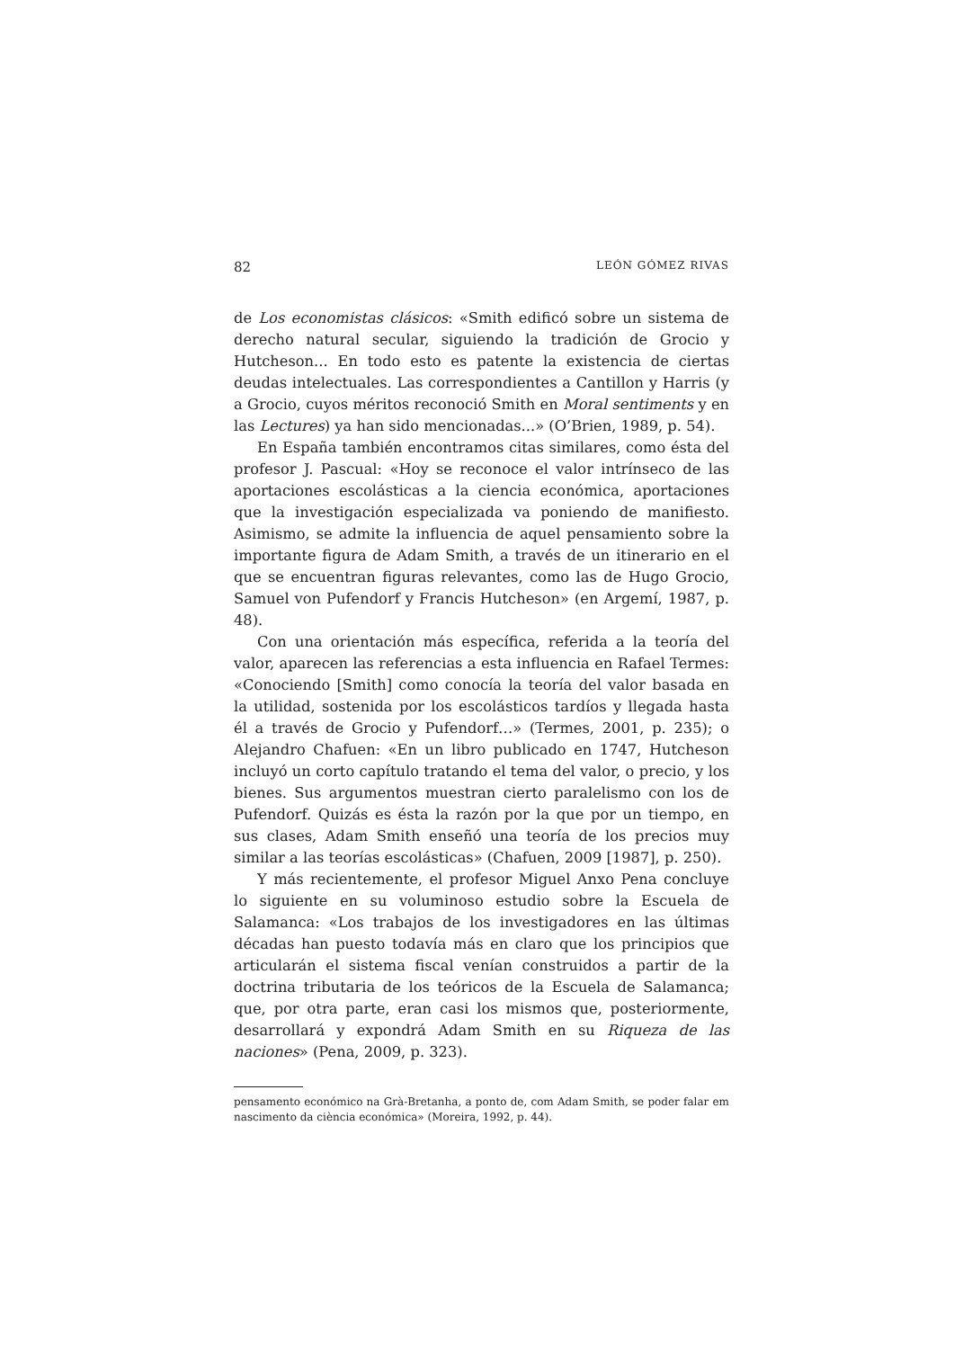82 LEÓN GÓMEZ RIVAS
de Los economistas clásicos: «Smith edificó sobre un sistema de derecho natural secular, siguiendo la tradición de Grocio y Hutcheson... En todo esto es patente la existencia de ciertas deudas intelectuales. Las correspondientes a Cantillon y Harris (y a Grocio, cuyos méritos reconoció Smith en Moral sentiments y en las Lectures) ya han sido mencionadas...» (O’Brien, 1989, p. 54).
En España también encontramos citas similares, como ésta del profesor J. Pascual: «Hoy se reconoce el valor intrínseco de las aportaciones escolásticas a la ciencia económica, aportaciones que la investigación especializada va poniendo de manifiesto. Asimismo, se admite la influencia de aquel pensamiento sobre la importante figura de Adam Smith, a través de un itinerario en el que se encuentran figuras relevantes, como las de Hugo Grocio, Samuel von Pufendorf y Francis Hutcheson» (en Argemí, 1987, p. 48).
Con una orientación más específica, referida a la teoría del valor, aparecen las referencias a esta influencia en Rafael Termes: «Conociendo [Smith] como conocía la teoría del valor basada en la utilidad, sostenida por los escolásticos tardíos y llegada hasta él a través de Grocio y Pufendorf…» (Termes, 2001, p. 235); o Alejandro Chafuen: «En un libro publicado en 1747, Hutcheson incluyó un corto capítulo tratando el tema del valor, o precio, y los bienes. Sus argumentos muestran cierto paralelismo con los de Pufendorf. Quizás es ésta la razón por la que por un tiempo, en sus clases, Adam Smith enseñó una teoría de los precios muy similar a las teorías escolásticas» (Chafuen, 2009 [1987], p. 250).
Y más recientemente, el profesor Miguel Anxo Pena concluye lo siguiente en su voluminoso estudio sobre la Escuela de Salamanca: «Los trabajos de los investigadores en las últimas décadas han puesto todavía más en claro que los principios que articularán el sistema fiscal venían construidos a partir de la doctrina tributaria de los teóricos de la Escuela de Salamanca; que, por otra parte, eran casi los mismos que, posteriormente, desarrollará y expondrá Adam Smith en su Riqueza de las naciones» (Pena, 2009, p. 323).
pensamento económico na Grà-Bretanha, a ponto de, com Adam Smith, se poder falar em nascimento da ciència económica» (Moreira, 1992, p. 44).